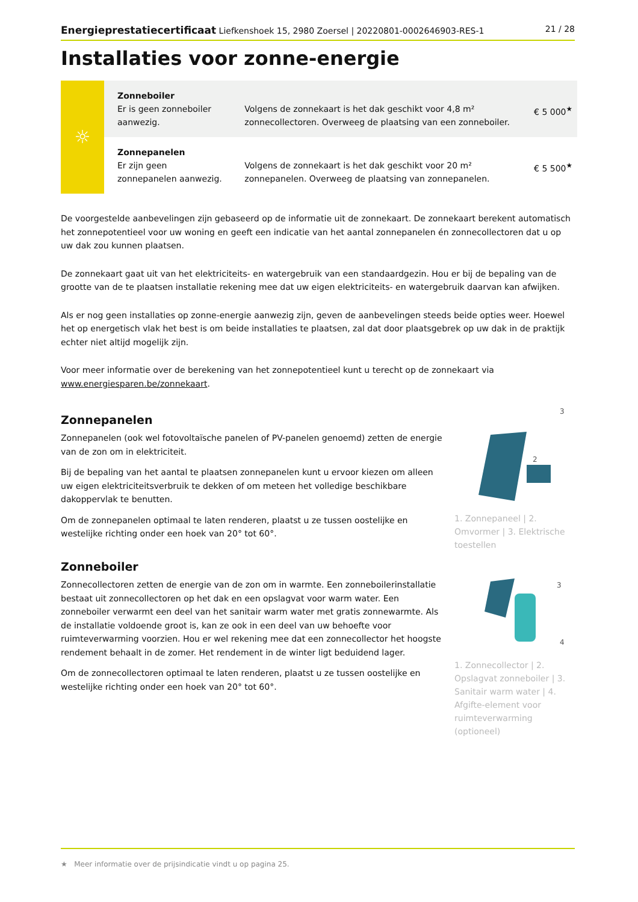Energieprestatiecertificaat Liefkenshoek 15, 2980 Zoersel | 20220801-0002646903-RES-1 21 / 28
Installaties voor zonne-energie
| ☼ | Zonneboiler Er is geen zonneboiler aanwezig. | Volgens de zonnekaart is het dak geschikt voor 4,8 m² zonnecollectoren. Overweeg de plaatsing van een zonneboiler. | € 5 000<sup>★</sup> |
| | Zonnepanelen Er zijn geen zonnepanelen aanwezig. | Volgens de zonnekaart is het dak geschikt voor 20 m² zonnepanelen. Overweeg de plaatsing van zonnepanelen. | € 5 500<sup>★</sup> |
De voorgestelde aanbevelingen zijn gebaseerd op de informatie uit de zonnekaart. De zonnekaart berekent automatisch het zonnepotentieel voor uw woning en geeft een indicatie van het aantal zonnepanelen én zonnecollectoren dat u op uw dak zou kunnen plaatsen.
De zonnekaart gaat uit van het elektriciteits- en watergebruik van een standaardgezin. Hou er bij de bepaling van de grootte van de te plaatsen installatie rekening mee dat uw eigen elektriciteits- en watergebruik daarvan kan afwijken.
Als er nog geen installaties op zonne-energie aanwezig zijn, geven de aanbevelingen steeds beide opties weer. Hoewel het op energetisch vlak het best is om beide installaties te plaatsen, zal dat door plaatsgebrek op uw dak in de praktijk echter niet altijd mogelijk zijn.
Voor meer informatie over de berekening van het zonnepotentieel kunt u terecht op de zonnekaart via www.energiesparen.be/zonnekaart.
Zonnepanelen
Zonnepanelen (ook wel fotovoltaïsche panelen of PV-panelen genoemd) zetten de energie van de zon om in elektriciteit.
Bij de bepaling van het aantal te plaatsen zonnepanelen kunt u ervoor kiezen om alleen uw eigen elektriciteitsverbruik te dekken of om meteen het volledige beschikbare dakoppervlak te benutten.
Om de zonnepanelen optimaal te laten renderen, plaatst u ze tussen oostelijke en westelijke richting onder een hoek van 20° tot 60°.
3
2
1. Zonnepaneel | 2. Omvormer | 3. Elektrische toestellen
Zonneboiler
Zonnecollectoren zetten de energie van de zon om in warmte. Een zonneboilerinstallatie bestaat uit zonnecollectoren op het dak en een opslagvat voor warm water. Een zonneboiler verwarmt een deel van het sanitair warm water met gratis zonnewarmte. Als de installatie voldoende groot is, kan ze ook in een deel van uw behoefte voor ruimteverwarming voorzien. Hou er wel rekening mee dat een zonnecollector het hoogste rendement behaalt in de zomer. Het rendement in de winter ligt beduidend lager.
Om de zonnecollectoren optimaal te laten renderen, plaatst u ze tussen oostelijke en westelijke richting onder een hoek van 20° tot 60°.
3
4
1. Zonnecollector | 2. Opslagvat zonneboiler | 3. Sanitair warm water | 4. Afgifte-element voor ruimteverwarming (optioneel)
★ Meer informatie over de prijsindicatie vindt u op pagina 25.